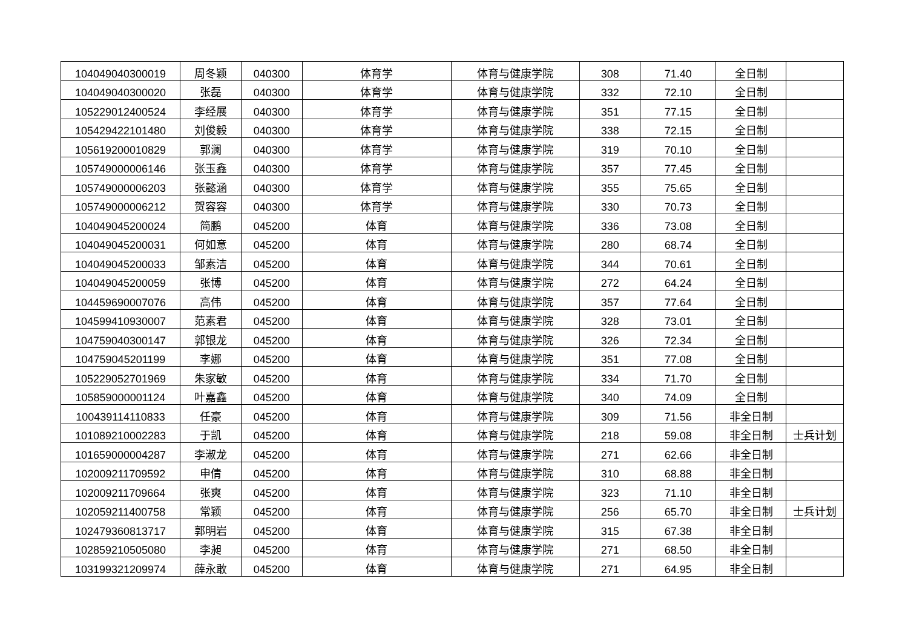| 104049040300019 | 周冬颖 | 040300 | 体育学 | 体育与健康学院 | 308 | 71.40 | 全日制 | |
| 104049040300020 | 张磊 | 040300 | 体育学 | 体育与健康学院 | 332 | 72.10 | 全日制 | |
| 105229012400524 | 李经展 | 040300 | 体育学 | 体育与健康学院 | 351 | 77.15 | 全日制 | |
| 105429422101480 | 刘俊毅 | 040300 | 体育学 | 体育与健康学院 | 338 | 72.15 | 全日制 | |
| 105619200010829 | 郭澜 | 040300 | 体育学 | 体育与健康学院 | 319 | 70.10 | 全日制 | |
| 105749000006146 | 张玉鑫 | 040300 | 体育学 | 体育与健康学院 | 357 | 77.45 | 全日制 | |
| 105749000006203 | 张懿涵 | 040300 | 体育学 | 体育与健康学院 | 355 | 75.65 | 全日制 | |
| 105749000006212 | 贺容容 | 040300 | 体育学 | 体育与健康学院 | 330 | 70.73 | 全日制 | |
| 104049045200024 | 简鹏 | 045200 | 体育 | 体育与健康学院 | 336 | 73.08 | 全日制 | |
| 104049045200031 | 何如意 | 045200 | 体育 | 体育与健康学院 | 280 | 68.74 | 全日制 | |
| 104049045200033 | 邹素洁 | 045200 | 体育 | 体育与健康学院 | 344 | 70.61 | 全日制 | |
| 104049045200059 | 张博 | 045200 | 体育 | 体育与健康学院 | 272 | 64.24 | 全日制 | |
| 104459690007076 | 高伟 | 045200 | 体育 | 体育与健康学院 | 357 | 77.64 | 全日制 | |
| 104599410930007 | 范素君 | 045200 | 体育 | 体育与健康学院 | 328 | 73.01 | 全日制 | |
| 104759040300147 | 郭银龙 | 045200 | 体育 | 体育与健康学院 | 326 | 72.34 | 全日制 | |
| 104759045201199 | 李娜 | 045200 | 体育 | 体育与健康学院 | 351 | 77.08 | 全日制 | |
| 105229052701969 | 朱家敏 | 045200 | 体育 | 体育与健康学院 | 334 | 71.70 | 全日制 | |
| 105859000001124 | 叶嘉鑫 | 045200 | 体育 | 体育与健康学院 | 340 | 74.09 | 全日制 | |
| 100439114110833 | 任豪 | 045200 | 体育 | 体育与健康学院 | 309 | 71.56 | 非全日制 | |
| 101089210002283 | 于凯 | 045200 | 体育 | 体育与健康学院 | 218 | 59.08 | 非全日制 | 士兵计划 |
| 101659000004287 | 李淑龙 | 045200 | 体育 | 体育与健康学院 | 271 | 62.66 | 非全日制 | |
| 102009211709592 | 申倩 | 045200 | 体育 | 体育与健康学院 | 310 | 68.88 | 非全日制 | |
| 102009211709664 | 张爽 | 045200 | 体育 | 体育与健康学院 | 323 | 71.10 | 非全日制 | |
| 102059211400758 | 常颖 | 045200 | 体育 | 体育与健康学院 | 256 | 65.70 | 非全日制 | 士兵计划 |
| 102479360813717 | 郭明岩 | 045200 | 体育 | 体育与健康学院 | 315 | 67.38 | 非全日制 | |
| 102859210505080 | 李昶 | 045200 | 体育 | 体育与健康学院 | 271 | 68.50 | 非全日制 | |
| 103199321209974 | 薛永敢 | 045200 | 体育 | 体育与健康学院 | 271 | 64.95 | 非全日制 | |